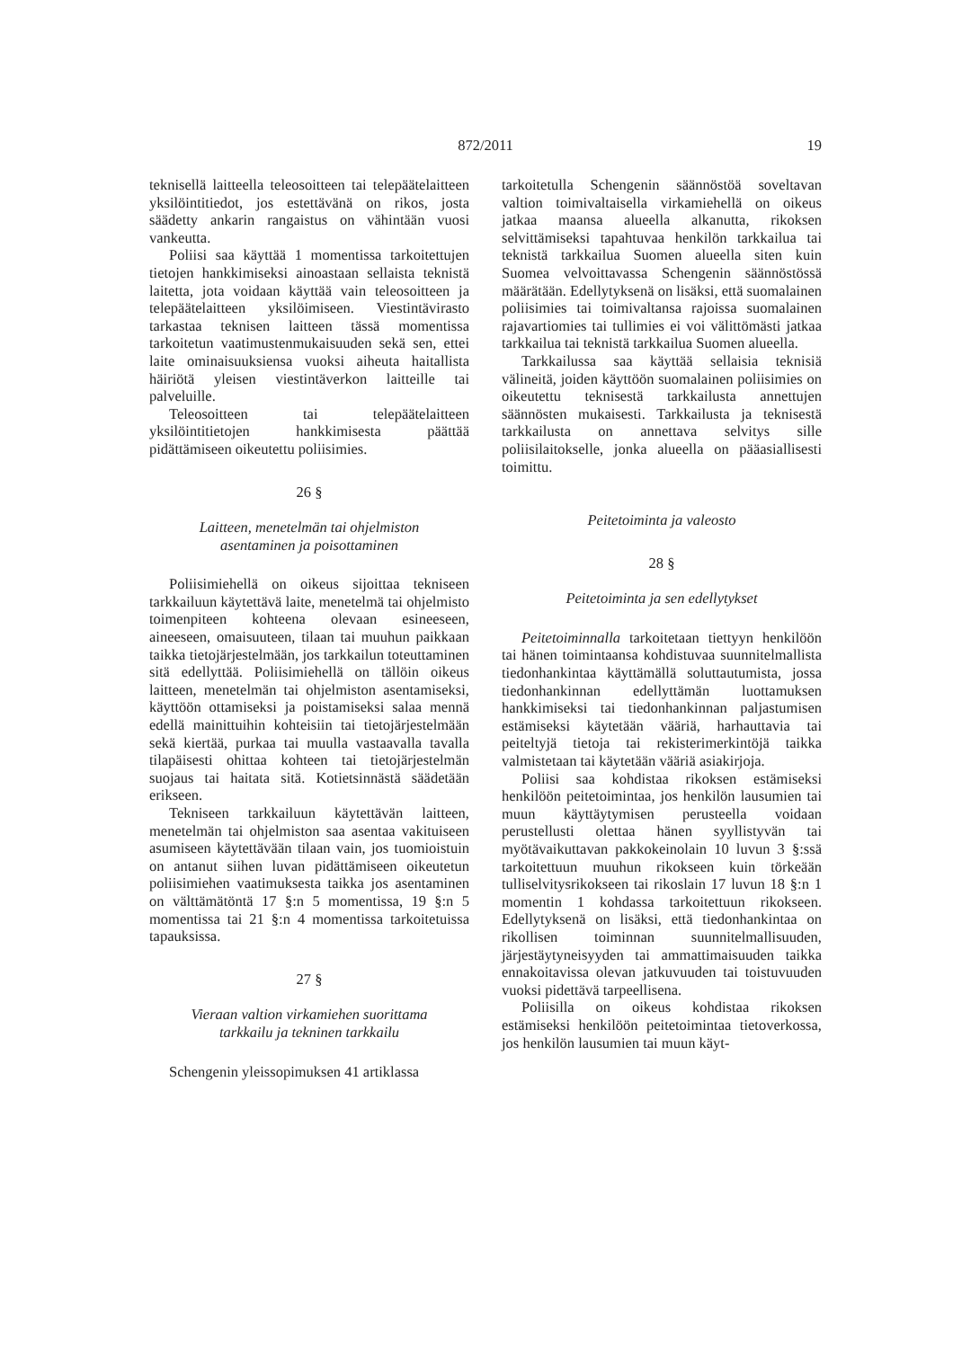872/2011 19
teknisellä laitteella teleosoitteen tai telepäätelaitteen yksilöintitiedot, jos estettävänä on rikos, josta säädetty ankarin rangaistus on vähintään vuosi vankeutta.
Poliisi saa käyttää 1 momentissa tarkoitettujen tietojen hankkimiseksi ainoastaan sellaista teknistä laitetta, jota voidaan käyttää vain teleosoitteen ja telepäätelaitteen yksilöimiseen. Viestintävirasto tarkastaa teknisen laitteen tässä momentissa tarkoitetun vaatimustenmukaisuuden sekä sen, ettei laite ominaisuuksiensa vuoksi aiheuta haitallista häiriötä yleisen viestintäverkon laitteille tai palveluille.
Teleosoitteen tai telepäätelaitteen yksilöintitietojen hankkimisesta päättää pidättämiseen oikeutettu poliisimies.
26 §
Laitteen, menetelmän tai ohjelmiston
asentaminen ja poisottaminen
Poliisimiehellä on oikeus sijoittaa tekniseen tarkkailuun käytettävä laite, menetelmä tai ohjelmisto toimenpiteen kohteena olevaan esineeseen, aineeseen, omaisuuteen, tilaan tai muuhun paikkaan taikka tietojärjestelmään, jos tarkkailun toteuttaminen sitä edellyttää. Poliisimiehellä on tällöin oikeus laitteen, menetelmän tai ohjelmiston asentamiseksi, käyttöön ottamiseksi ja poistamiseksi salaa mennä edellä mainittuihin kohteisiin tai tietojärjestelmään sekä kiertää, purkaa tai muulla vastaavalla tavalla tilapäisesti ohittaa kohteen tai tietojärjestelmän suojaus tai haitata sitä. Kotietsinnästä säädetään erikseen.
Tekniseen tarkkailuun käytettävän laitteen, menetelmän tai ohjelmiston saa asentaa vakituiseen asumiseen käytettävään tilaan vain, jos tuomioistuin on antanut siihen luvan pidättämiseen oikeutetun poliisimiehen vaatimuksesta taikka jos asentaminen on välttämätöntä 17 §:n 5 momentissa, 19 §:n 5 momentissa tai 21 §:n 4 momentissa tarkoitetuissa tapauksissa.
27 §
Vieraan valtion virkamiehen suorittama
tarkkailu ja tekninen tarkkailu
Schengenin yleissopimuksen 41 artiklassa
tarkoitetulla Schengenin säännöstöä soveltavan valtion toimivaltaisella virkamiehellä on oikeus jatkaa maansa alueella alkanutta, rikoksen selvittämiseksi tapahtuvaa henkilön tarkkailua tai teknistä tarkkailua Suomen alueella siten kuin Suomea velvoittavassa Schengenin säännöstössä määrätään. Edellytyksenä on lisäksi, että suomalainen poliisimies tai toimivaltansa rajoissa suomalainen rajavartiomies tai tullimies ei voi välittömästi jatkaa tarkkailua tai teknistä tarkkailua Suomen alueella.
Tarkkailussa saa käyttää sellaisia teknisiä välineitä, joiden käyttöön suomalainen poliisimies on oikeutettu teknisestä tarkkailusta annettujen säännösten mukaisesti. Tarkkailusta ja teknisestä tarkkailusta on annettava selvitys sille poliisilaitokselle, jonka alueella on pääasiallisesti toimittu.
Peitetoiminta ja valeosto
28 §
Peitetoiminta ja sen edellytykset
Peitetoiminnalla tarkoitetaan tiettyyn henkilöön tai hänen toimintaansa kohdistuvaa suunnitelmallista tiedonhankintaa käyttämällä soluttautumista, jossa tiedonhankinnan edellyttämän luottamuksen hankkimiseksi tai tiedonhankinnan paljastumisen estämiseksi käytetään vääriä, harhauttavia tai peiteltyjä tietoja tai rekisterimerkintöjä taikka valmistetaan tai käytetään vääriä asiakirjoja.
Poliisi saa kohdistaa rikoksen estämiseksi henkilöön peitetoimintaa, jos henkilön lausumien tai muun käyttäytymisen perusteella voidaan perustellusti olettaa hänen syyllistyvän tai myötävaikuttavan pakkokeinolain 10 luvun 3 §:ssä tarkoitettuun muuhun rikokseen kuin törkeään tulliselvitysrikokseen tai rikoslain 17 luvun 18 §:n 1 momentin 1 kohdassa tarkoitettuun rikokseen. Edellytyksenä on lisäksi, että tiedonhankintaa on rikollisen toiminnan suunnitelmallisuuden, järjestäytyneisyyden tai ammattimaisuuden taikka ennakoitavissa olevan jatkuvuuden tai toistuvuuden vuoksi pidettävä tarpeellisena.
Poliisilla on oikeus kohdistaa rikoksen estämiseksi henkilöön peitetoimintaa tietoverkossa, jos henkilön lausumien tai muun käyt-